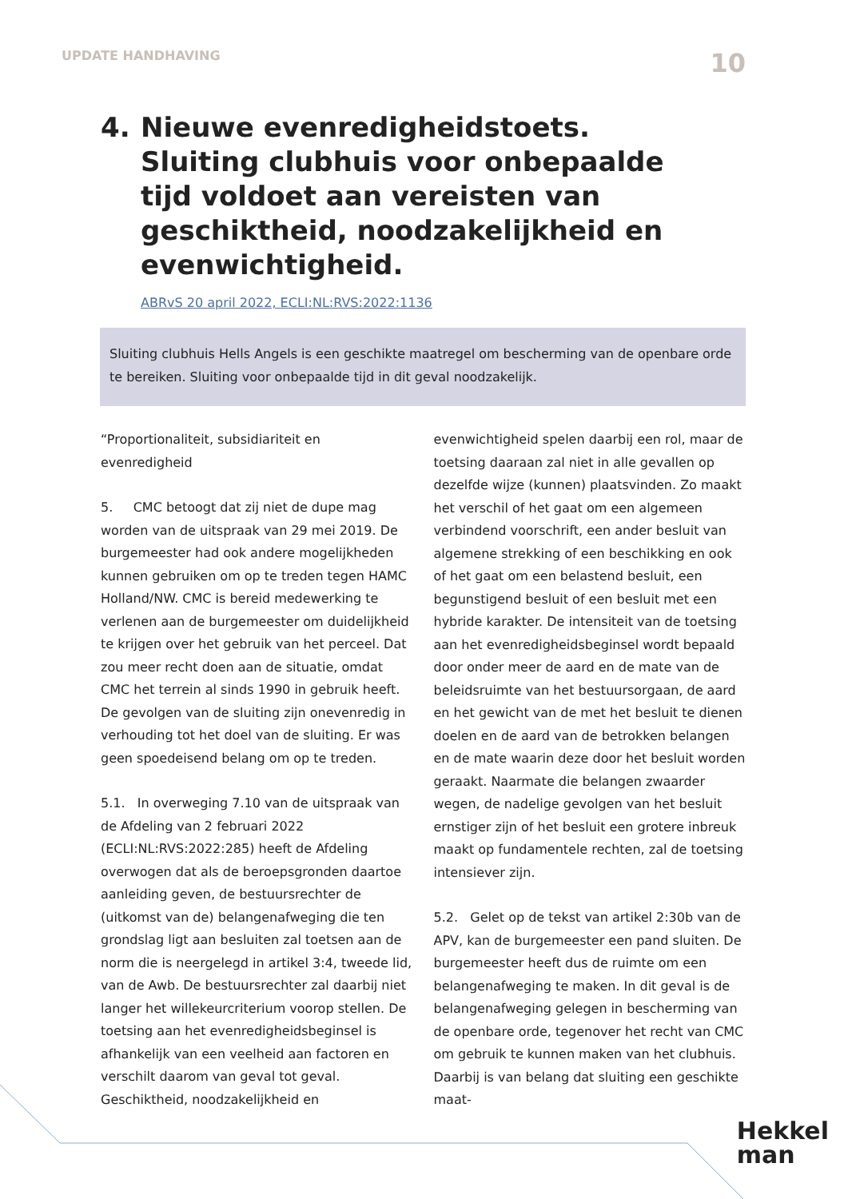UPDATE HANDHAVING 10
4. Nieuwe evenredigheidstoets. Sluiting clubhuis voor onbepaalde tijd voldoet aan vereisten van geschiktheid, noodzakelijkheid en evenwichtigheid.
ABRvS 20 april 2022, ECLI:NL:RVS:2022:1136
Sluiting clubhuis Hells Angels is een geschikte maatregel om bescherming van de openbare orde te bereiken. Sluiting voor onbepaalde tijd in dit geval noodzakelijk.
“Proportionaliteit, subsidiariteit en evenredigheid
5. CMC betoogt dat zij niet de dupe mag worden van de uitspraak van 29 mei 2019. De burgemeester had ook andere mogelijkheden kunnen gebruiken om op te treden tegen HAMC Holland/NW. CMC is bereid medewerking te verlenen aan de burgemeester om duidelijkheid te krijgen over het gebruik van het perceel. Dat zou meer recht doen aan de situatie, omdat CMC het terrein al sinds 1990 in gebruik heeft. De gevolgen van de sluiting zijn onevenredig in verhouding tot het doel van de sluiting. Er was geen spoedeisend belang om op te treden.
5.1. In overweging 7.10 van de uitspraak van de Afdeling van 2 februari 2022 (ECLI:NL:RVS:2022:285) heeft de Afdeling overwogen dat als de beroepsgronden daartoe aanleiding geven, de bestuursrechter de (uitkomst van de) belangenafweging die ten grondslag ligt aan besluiten zal toetsen aan de norm die is neergelegd in artikel 3:4, tweede lid, van de Awb. De bestuursrechter zal daarbij niet langer het willekeurcriterium voorop stellen. De toetsing aan het evenredigheidsbeginsel is afhankelijk van een veelheid aan factoren en verschilt daarom van geval tot geval. Geschiktheid, noodzakelijkheid en
evenwichtigheid spelen daarbij een rol, maar de toetsing daaraan zal niet in alle gevallen op dezelfde wijze (kunnen) plaatsvinden. Zo maakt het verschil of het gaat om een algemeen verbindend voorschrift, een ander besluit van algemene strekking of een beschikking en ook of het gaat om een belastend besluit, een begunstigend besluit of een besluit met een hybride karakter. De intensiteit van de toetsing aan het evenredigheidsbeginsel wordt bepaald door onder meer de aard en de mate van de beleidsruimte van het bestuursorgaan, de aard en het gewicht van de met het besluit te dienen doelen en de aard van de betrokken belangen en de mate waarin deze door het besluit worden geraakt. Naarmate die belangen zwaarder wegen, de nadelige gevolgen van het besluit ernstiger zijn of het besluit een grotere inbreuk maakt op fundamentele rechten, zal de toetsing intensiever zijn.
5.2. Gelet op de tekst van artikel 2:30b van de APV, kan de burgemeester een pand sluiten. De burgemeester heeft dus de ruimte om een belangenafweging te maken. In dit geval is de belangenafweging gelegen in bescherming van de openbare orde, tegenover het recht van CMC om gebruik te kunnen maken van het clubhuis. Daarbij is van belang dat sluiting een geschikte maat-
Hekkel
man